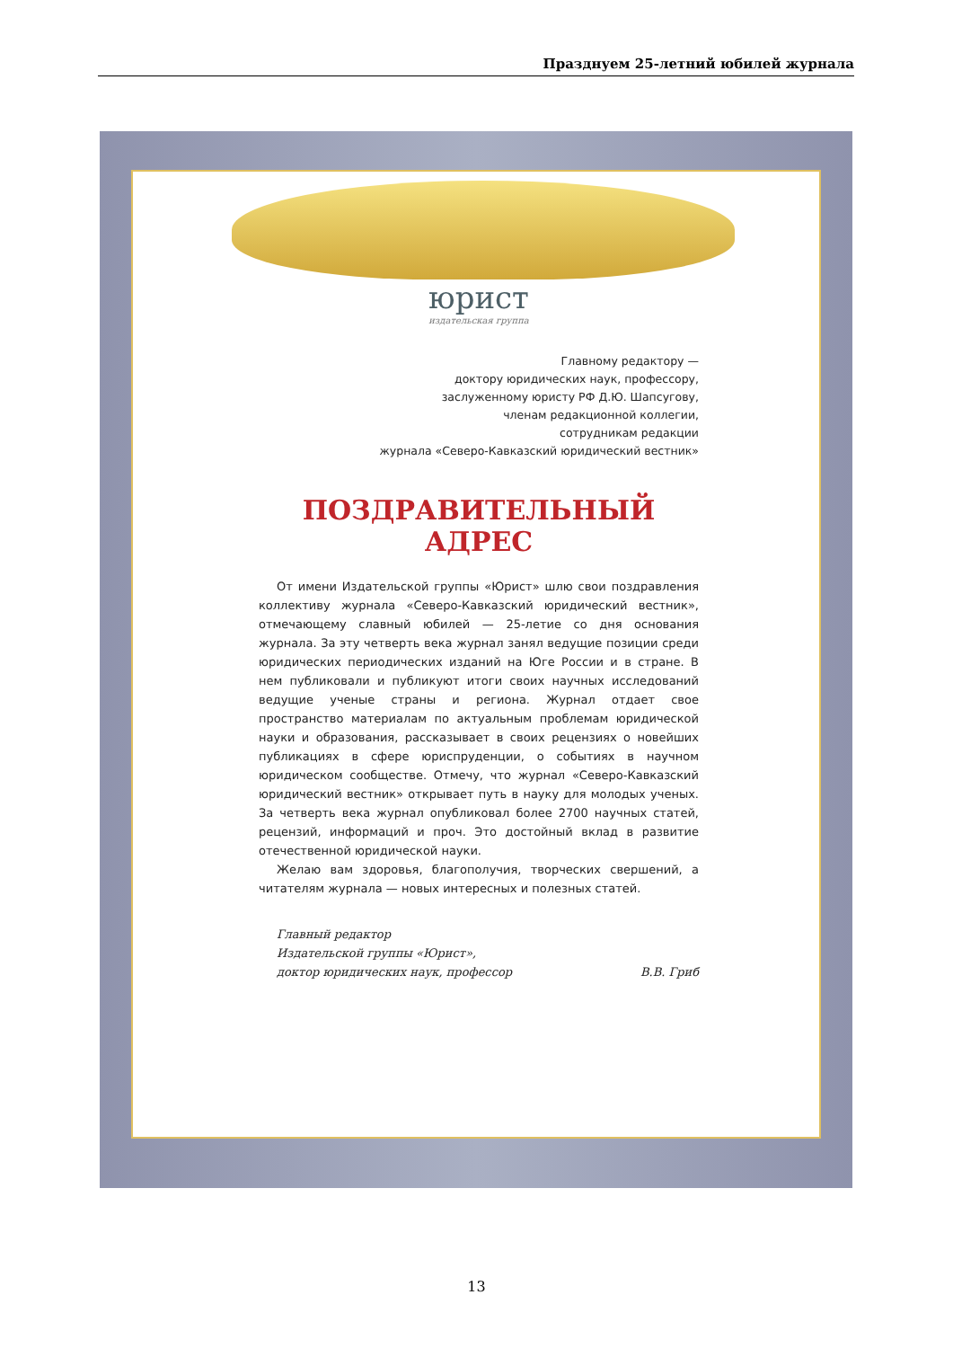Празднуем 25-летний юбилей журнала
юрист
издательская группа
Главному редактору —
доктору юридических наук, профессору,
заслуженному юристу РФ Д.Ю. Шапсугову,
членам редакционной коллегии,
сотрудникам редакции
журнала «Северо-Кавказский юридический вестник»
ПОЗДРАВИТЕЛЬНЫЙ АДРЕС
От имени Издательской группы «Юрист» шлю свои поздравления коллективу журнала «Северо-Кавказский юридический вестник», отмечающему славный юбилей — 25-летие со дня основания журнала. За эту четверть века журнал занял ведущие позиции среди юридических периодических изданий на Юге России и в стране. В нем публиковали и публикуют итоги своих научных исследований ведущие ученые страны и региона. Журнал отдает свое пространство материалам по актуальным проблемам юридической науки и образования, рассказывает в своих рецензиях о новейших публикациях в сфере юриспруденции, о событиях в научном юридическом сообществе. Отмечу, что журнал «Северо-Кавказский юридический вестник» открывает путь в науку для молодых ученых. За четверть века журнал опубликовал более 2700 научных статей, рецензий, информаций и проч. Это достойный вклад в развитие отечественной юридической науки.
Желаю вам здоровья, благополучия, творческих свершений, а читателям журнала — новых интересных и полезных статей.
Главный редактор
Издательской группы «Юрист»,
доктор юридических наук, профессор
В.В. Гриб
13